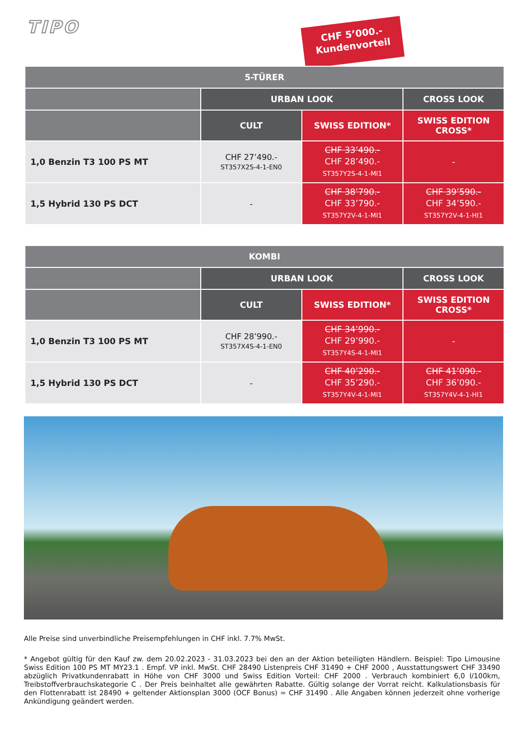TIPO
CHF 5’000.-
Kundenvorteil
| 5-TÜRER | | | |
| --- | --- | --- | --- |
| | URBAN LOOK | | CROSS LOOK |
| | CULT | SWISS EDITION* | SWISS EDITION CROSS* |
| 1,0 Benzin T3 100 PS MT | CHF 27’490.- ST357X2S-4-1-EN0 | CHF 33’490.- CHF 28’490.- ST357Y2S-4-1-MI1 | - |
| 1,5 Hybrid 130 PS DCT | - | CHF 38’790.- CHF 33’790.- ST357Y2V-4-1-MI1 | CHF 39’590.- CHF 34’590.- ST357Y2V-4-1-HI1 |
| KOMBI | | | |
| --- | --- | --- | --- |
| | URBAN LOOK | | CROSS LOOK |
| | CULT | SWISS EDITION* | SWISS EDITION CROSS* |
| 1,0 Benzin T3 100 PS MT | CHF 28’990.- ST357X4S-4-1-EN0 | CHF 34’990.- CHF 29’990.- ST357Y4S-4-1-MI1 | - |
| 1,5 Hybrid 130 PS DCT | - | CHF 40’290.- CHF 35’290.- ST357Y4V-4-1-MI1 | CHF 41’090.- CHF 36’090.- ST357Y4V-4-1-HI1 |
Alle Preise sind unverbindliche Preisempfehlungen in CHF inkl. 7.7% MwSt.
* Angebot gültig für den Kauf zw. dem 20.02.2023 - 31.03.2023 bei den an der Aktion beteiligten Händlern. Beispiel: Tipo Limousine Swiss Edition 100 PS MT MY23.1 . Empf. VP inkl. MwSt. CHF 28490 Listenpreis CHF 31490 + CHF 2000 , Ausstattungswert CHF 33490 abzüglich Privatkundenrabatt in Höhe von CHF 3000 und Swiss Edition Vorteil: CHF 2000 . Verbrauch kombiniert 6,0 l/100km, Treibstoffverbrauchskategorie C . Der Preis beinhaltet alle gewährten Rabatte. Gültig solange der Vorrat reicht. Kalkulationsbasis für den Flottenrabatt ist 28490 + geltender Aktionsplan 3000 (OCF Bonus) = CHF 31490 . Alle Angaben können jederzeit ohne vorherige Ankündigung geändert werden.